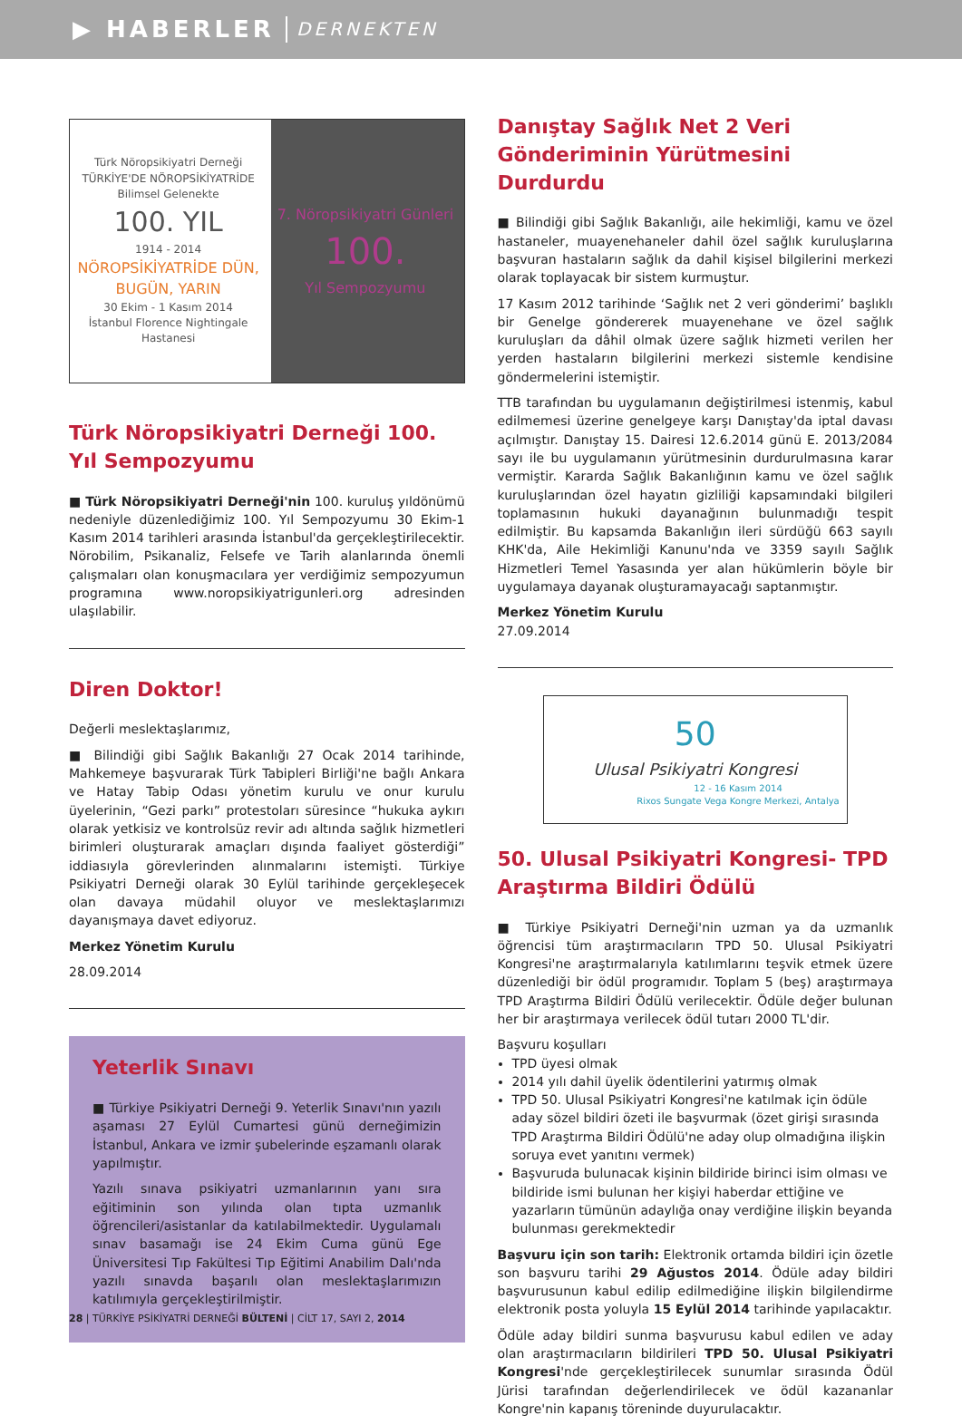▶ HABERLER DERNEKTEN
Türk Nöropsikiyatri Derneği
TÜRKİYE'DE NÖROPSİKİYATRİDE
Bilimsel Gelenekte
100. YIL
1914 - 2014
NÖROPSİKİYATRİDE DÜN, BUGÜN, YARIN
30 Ekim - 1 Kasım 2014
İstanbul Florence Nightingale Hastanesi
7. Nöropsikiyatri Günleri
100.
Yıl Sempozyumu
Türk Nöropsikiyatri Derneği 100. Yıl Sempozyumu
■ Türk Nöropsikiyatri Derneği'nin 100. kuruluş yıldönümü nedeniyle düzenlediğimiz 100. Yıl Sempozyumu 30 Ekim-1 Kasım 2014 tarihleri arasında İstanbul'da gerçekleştirilecektir. Nörobilim, Psikanaliz, Felsefe ve Tarih alanlarında önemli çalışmaları olan konuşmacılara yer verdiğimiz sempozyumun programına www.noropsikiyatrigunleri.org adresinden ulaşılabilir.
Diren Doktor!
Değerli meslektaşlarımız,
■ Bilindiği gibi Sağlık Bakanlığı 27 Ocak 2014 tarihinde, Mahkemeye başvurarak Türk Tabipleri Birliği'ne bağlı Ankara ve Hatay Tabip Odası yönetim kurulu ve onur kurulu üyelerinin, “Gezi parkı” protestoları süresince “hukuka aykırı olarak yetkisiz ve kontrolsüz revir adı altında sağlık hizmetleri birimleri oluşturarak amaçları dışında faaliyet gösterdiği” iddiasıyla görevlerinden alınmalarını istemişti. Türkiye Psikiyatri Derneği olarak 30 Eylül tarihinde gerçekleşecek olan davaya müdahil oluyor ve meslektaşlarımızı dayanışmaya davet ediyoruz.
Merkez Yönetim Kurulu
28.09.2014
Yeterlik Sınavı
■ Türkiye Psikiyatri Derneği 9. Yeterlik Sınavı'nın yazılı aşaması 27 Eylül Cumartesi günü derneğimizin İstanbul, Ankara ve izmir şubelerinde eşzamanlı olarak yapılmıştır.
Yazılı sınava psikiyatri uzmanlarının yanı sıra eğitiminin son yılında olan tıpta uzmanlık öğrencileri/asistanlar da katılabilmektedir. Uygulamalı sınav basamağı ise 24 Ekim Cuma günü Ege Üniversitesi Tıp Fakültesi Tıp Eğitimi Anabilim Dalı'nda yazılı sınavda başarılı olan meslektaşlarımızın katılımıyla gerçekleştirilmiştir.
Danıştay Sağlık Net 2 Veri Gönderiminin Yürütmesini Durdurdu
■ Bilindiği gibi Sağlık Bakanlığı, aile hekimliği, kamu ve özel hastaneler, muayenehaneler dahil özel sağlık kuruluşlarına başvuran hastaların sağlık da dahil kişisel bilgilerini merkezi olarak toplayacak bir sistem kurmuştur.
17 Kasım 2012 tarihinde ‘Sağlık net 2 veri gönderimi’ başlıklı bir Genelge göndererek muayenehane ve özel sağlık kuruluşları da dâhil olmak üzere sağlık hizmeti verilen her yerden hastaların bilgilerini merkezi sistemle kendisine göndermelerini istemiştir.
TTB tarafından bu uygulamanın değiştirilmesi istenmiş, kabul edilmemesi üzerine genelgeye karşı Danıştay'da iptal davası açılmıştır. Danıştay 15. Dairesi 12.6.2014 günü E. 2013/2084 sayı ile bu uygulamanın yürütmesinin durdurulmasına karar vermiştir. Kararda Sağlık Bakanlığının kamu ve özel sağlık kuruluşlarından özel hayatın gizliliği kapsamındaki bilgileri toplamasının hukuki dayanağının bulunmadığı tespit edilmiştir. Bu kapsamda Bakanlığın ileri sürdüğü 663 sayılı KHK'da, Aile Hekimliği Kanunu'nda ve 3359 sayılı Sağlık Hizmetleri Temel Yasasında yer alan hükümlerin böyle bir uygulamaya dayanak oluşturamayacağı saptanmıştır.
Merkez Yönetim Kurulu
27.09.2014
50
Ulusal Psikiyatri Kongresi
12 - 16 Kasım 2014
Rixos Sungate Vega Kongre Merkezi, Antalya
50. Ulusal Psikiyatri Kongresi- TPD Araştırma Bildiri Ödülü
■ Türkiye Psikiyatri Derneği'nin uzman ya da uzmanlık öğrencisi tüm araştırmacıların TPD 50. Ulusal Psikiyatri Kongresi'ne araştırmalarıyla katılımlarını teşvik etmek üzere düzenlediği bir ödül programıdır. Toplam 5 (beş) araştırmaya TPD Araştırma Bildiri Ödülü verilecektir. Ödüle değer bulunan her bir araştırmaya verilecek ödül tutarı 2000 TL'dir.
Başvuru koşulları
TPD üyesi olmak
2014 yılı dahil üyelik ödentilerini yatırmış olmak
TPD 50. Ulusal Psikiyatri Kongresi'ne katılmak için ödüle aday sözel bildiri özeti ile başvurmak (özet girişi sırasında TPD Araştırma Bildiri Ödülü'ne aday olup olmadığına ilişkin soruya evet yanıtını vermek)
Başvuruda bulunacak kişinin bildiride birinci isim olması ve bildiride ismi bulunan her kişiyi haberdar ettiğine ve yazarların tümünün adaylığa onay verdiğine ilişkin beyanda bulunması gerekmektedir
Başvuru için son tarih: Elektronik ortamda bildiri için özetle son başvuru tarihi 29 Ağustos 2014. Ödüle aday bildiri başvurusunun kabul edilip edilmediğine ilişkin bilgilendirme elektronik posta yoluyla 15 Eylül 2014 tarihinde yapılacaktır.
Ödüle aday bildiri sunma başvurusu kabul edilen ve aday olan araştırmacıların bildirileri TPD 50. Ulusal Psikiyatri Kongresi'nde gerçekleştirilecek sunumlar sırasında Ödül Jürisi tarafından değerlendirilecek ve ödül kazananlar Kongre'nin kapanış töreninde duyurulacaktır.
28 | TÜRKİYE PSİKİYATRİ DERNEĞİ BÜLTENİ | CİLT 17, SAYI 2, 2014